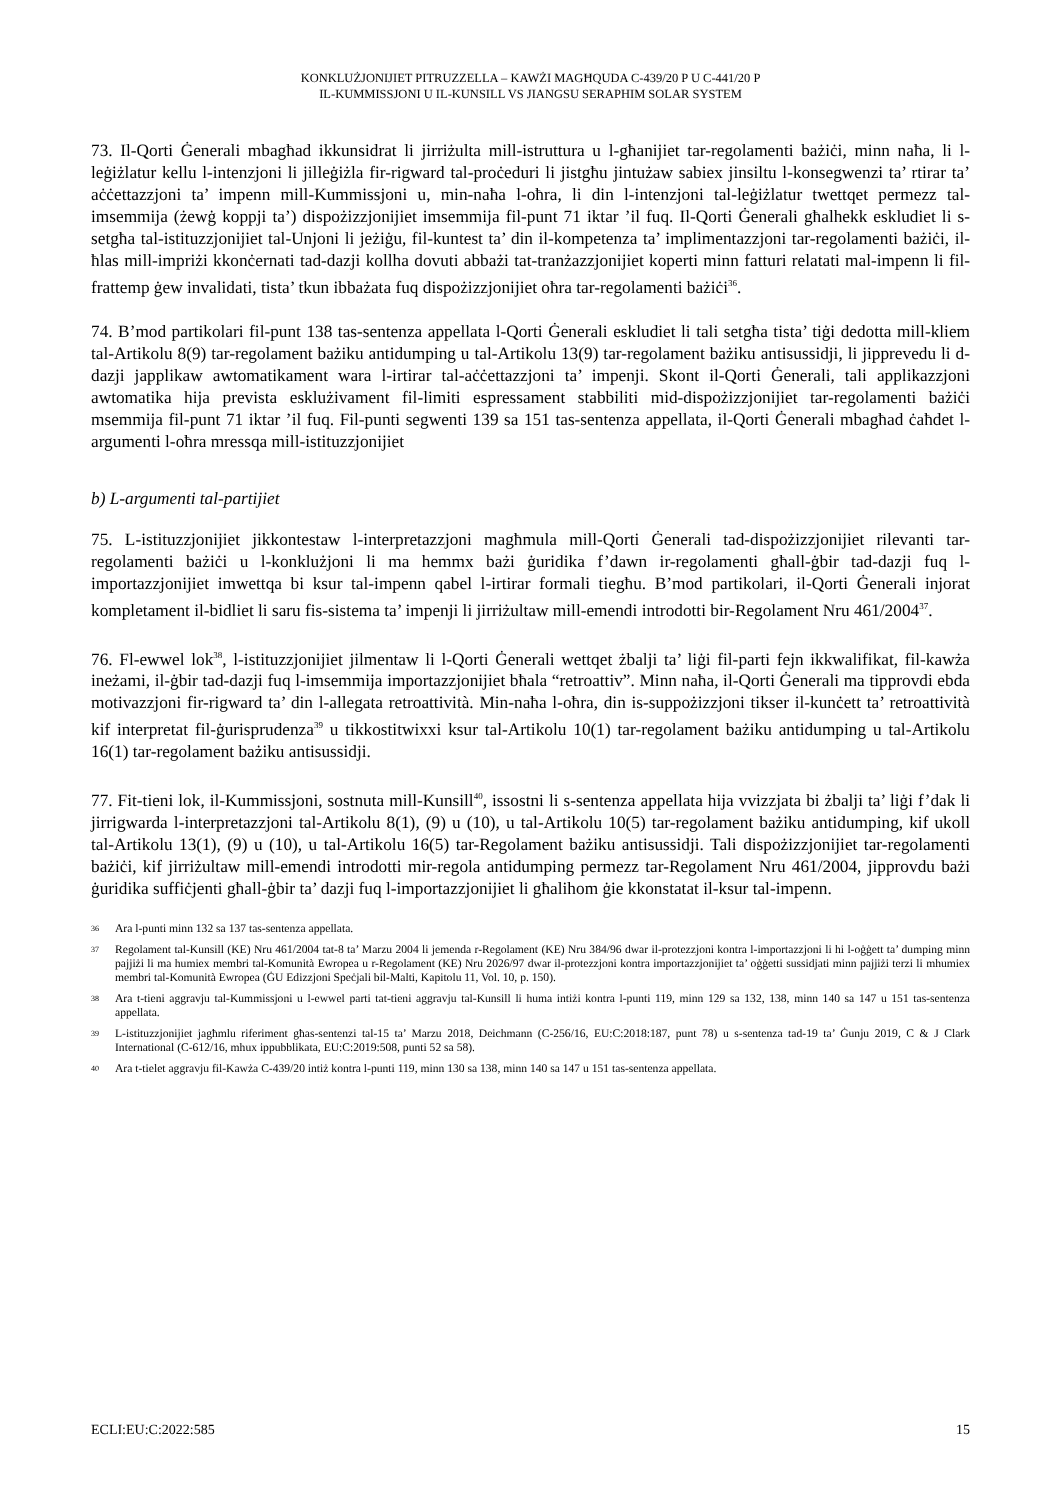KONKLUŻJONIJIET PITRUZZELLA – KAWŻI MAGĦQUDA C-439/20 P U C-441/20 P
IL-KUMMISSJONI U IL-KUNSILL VS JIANGSU SERAPHIM SOLAR SYSTEM
73. Il-Qorti Ġenerali mbagħad ikkunsidrat li jirriżulta mill-istruttura u l-għanijiet tar-regolamenti bażiċi, minn naħa, li l-leġiżlatur kellu l-intenzjoni li jilleġiżla fir-rigward tal-proċeduri li jistgħu jintużaw sabiex jinsiltu l-konsegwenzi ta’ rtirar ta’ aċċettazzjoni ta’ impenn mill-Kummissjoni u, min-naħa l-oħra, li din l-intenzjoni tal-leġiżlatur twettqet permezz tal-imsemmija (żewġ koppji ta’) dispożizzjonijiet imsemmija fil-punt 71 iktar ’il fuq. Il-Qorti Ġenerali għalhekk eskludiet li s-setgħa tal-istituzzjonijiet tal-Unjoni li jeżiġu, fil-kuntest ta’ din il-kompetenza ta’ implimentazzjoni tar-regolamenti bażiċi, il-ħlas mill-impriżi kkonċernati tad-dazji kollha dovuti abbażi tat-tranżazzjonijiet koperti minn fatturi relatati mal-impenn li fil-frattemp ġew invalidati, tista’ tkun ibbażata fuq dispożizzjonijiet oħra tar-regolamenti bażiċi<sup>36</sup>.
74. B’mod partikolari fil-punt 138 tas-sentenza appellata l-Qorti Ġenerali eskludiet li tali setgħa tista’ tiġi dedotta mill-kliem tal-Artikolu 8(9) tar-regolament bażiku antidumping u tal-Artikolu 13(9) tar-regolament bażiku antisussidji, li jipprevedu li d-dazji japplikaw awtomatikament wara l-irtirar tal-aċċettazzjoni ta’ impenji. Skont il-Qorti Ġenerali, tali applikazzjoni awtomatika hija prevista esklużivament fil-limiti espressament stabbiliti mid-dispożizzjonijiet tar-regolamenti bażiċi msemmija fil-punt 71 iktar ’il fuq. Fil-punti segwenti 139 sa 151 tas-sentenza appellata, il-Qorti Ġenerali mbagħad ċaħdet l-argumenti l-oħra mressqa mill-istituzzjonijiet
b) L-argumenti tal-partijiet
75. L-istituzzjonijiet jikkontestaw l-interpretazzjoni magħmula mill-Qorti Ġenerali tad-dispożizzjonijiet rilevanti tar-regolamenti bażiċi u l-konklużjoni li ma hemmx bażi ġuridika f’dawn ir-regolamenti għall-ġbir tad-dazji fuq l-importazzjonijiet imwettqa bi ksur tal-impenn qabel l-irtirar formali tiegħu. B’mod partikolari, il-Qorti Ġenerali injorat kompletament il-bidliet li saru fis-sistema ta’ impenji li jirriżultaw mill-emendi introdotti bir-Regolament Nru 461/2004<sup>37</sup>.
76. Fl-ewwel lok<sup>38</sup>, l-istituzzjonijiet jilmentaw li l-Qorti Ġenerali wettqet żbalji ta’ liġi fil-parti fejn ikkwalifikat, fil-kawża ineżami, il-ġbir tad-dazji fuq l-imsemmija importazzjonijiet bħala “retroattiv”. Minn naħa, il-Qorti Ġenerali ma tipprovdi ebda motivazzjoni fir-rigward ta’ din l-allegata retroattività. Min-naħa l-oħra, din is-suppożizzjoni tikser il-kunċett ta’ retroattività kif interpretat fil-ġurisprudenza<sup>39</sup> u tikkostitwixxi ksur tal-Artikolu 10(1) tar-regolament bażiku antidumping u tal-Artikolu 16(1) tar-regolament bażiku antisussidji.
77. Fit-tieni lok, il-Kummissjoni, sostnuta mill-Kunsill<sup>40</sup>, issostni li s-sentenza appellata hija vvizzjata bi żbalji ta’ liġi f’dak li jirrigwarda l-interpretazzjoni tal-Artikolu 8(1), (9) u (10), u tal-Artikolu 10(5) tar-regolament bażiku antidumping, kif ukoll tal-Artikolu 13(1), (9) u (10), u tal-Artikolu 16(5) tar-Regolament bażiku antisussidji. Tali dispożizzjonijiet tar-regolamenti bażiċi, kif jirriżultaw mill-emendi introdotti mir-regola antidumping permezz tar-Regolament Nru 461/2004, jipprovdu bażi ġuridika suffiċjenti għall-ġbir ta’ dazji fuq l-importazzjonijiet li għalihom ġie kkonstatat il-ksur tal-impenn.
36 Ara l-punti minn 132 sa 137 tas-sentenza appellata.
37 Regolament tal-Kunsill (KE) Nru 461/2004 tat-8 ta’ Marzu 2004 li jemenda r-Regolament (KE) Nru 384/96 dwar il-protezzjoni kontra l-importazzjoni li hi l-oġġett ta’ dumping minn pajjiżi li ma humiex membri tal-Komunità Ewropea u r-Regolament (KE) Nru 2026/97 dwar il-protezzjoni kontra importazzjonijiet ta’ oġġetti sussidjati minn pajjiżi terzi li mhumiex membri tal-Komunità Ewropea (ĠU Edizzjoni Speċjali bil-Malti, Kapitolu 11, Vol. 10, p. 150).
38 Ara t-tieni aggravju tal-Kummissjoni u l-ewwel parti tat-tieni aggravju tal-Kunsill li huma intiżi kontra l-punti 119, minn 129 sa 132, 138, minn 140 sa 147 u 151 tas-sentenza appellata.
39 L-istituzzjonijiet jagħmlu riferiment għas-sentenzi tal-15 ta’ Marzu 2018, Deichmann (C-256/16, EU:C:2018:187, punt 78) u s-sentenza tad-19 ta’ Ġunju 2019, C & J Clark International (C-612/16, mhux ippubblikata, EU:C:2019:508, punti 52 sa 58).
40 Ara t-tielet aggravju fil-Kawża C-439/20 intiż kontra l-punti 119, minn 130 sa 138, minn 140 sa 147 u 151 tas-sentenza appellata.
ECLI:EU:C:2022:585 15